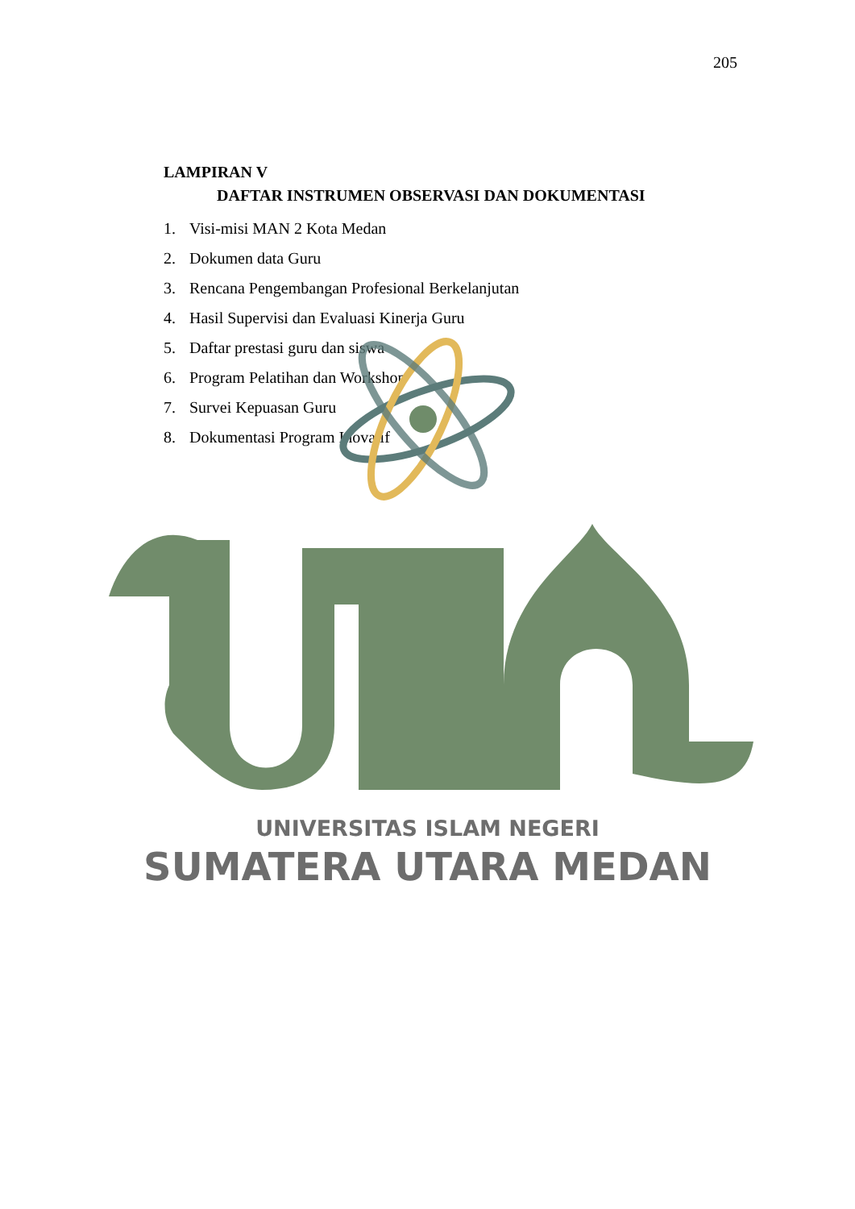205
LAMPIRAN V
DAFTAR INSTRUMEN OBSERVASI DAN DOKUMENTASI
1. Visi-misi MAN 2 Kota Medan
2. Dokumen data Guru
3. Rencana Pengembangan Profesional Berkelanjutan
4. Hasil Supervisi dan Evaluasi Kinerja Guru
5. Daftar prestasi guru dan siswa
6. Program Pelatihan dan Workshop
7. Survei Kepuasan Guru
8. Dokumentasi Program Inovatif
UNIVERSITAS ISLAM NEGERI
SUMATERA UTARA MEDAN